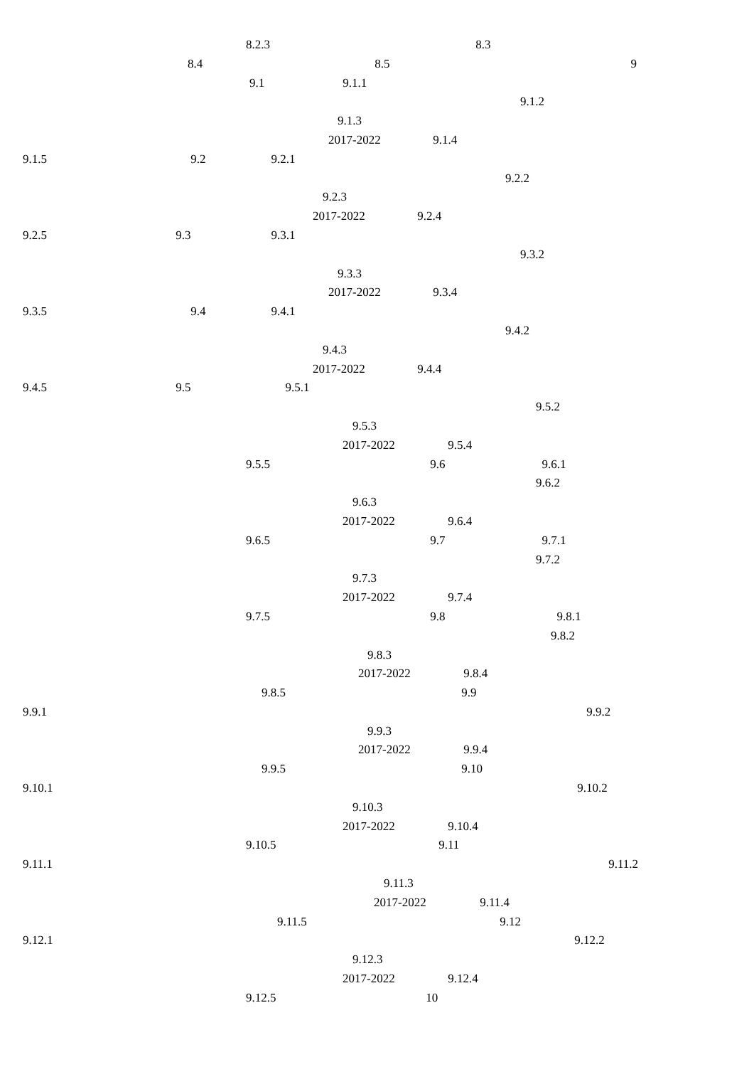8.2.3 8.3
8.4 8.5 9
9.1 9.1.1
9.1.2
9.1.3
2017-2022 9.1.4
9.1.5 9.2 9.2.1
9.2.2
9.2.3
2017-2022 9.2.4
9.2.5 9.3 9.3.1
9.3.2
9.3.3
2017-2022 9.3.4
9.3.5 9.4 9.4.1
9.4.2
9.4.3
2017-2022 9.4.4
9.4.5 9.5 9.5.1
9.5.2
9.5.3
2017-2022 9.5.4
9.5.5 9.6 9.6.1
9.6.2
9.6.3
2017-2022 9.6.4
9.6.5 9.7 9.7.1
9.7.2
9.7.3
2017-2022 9.7.4
9.7.5 9.8 9.8.1
9.8.2
9.8.3
2017-2022 9.8.4
9.8.5 9.9
9.9.1 9.9.2
9.9.3
2017-2022 9.9.4
9.9.5 9.10
9.10.1 9.10.2
9.10.3
2017-2022 9.10.4
9.10.5 9.11
9.11.1 9.11.2
9.11.3
2017-2022 9.11.4
9.11.5 9.12
9.12.1 9.12.2
9.12.3
2017-2022 9.12.4
9.12.5 10